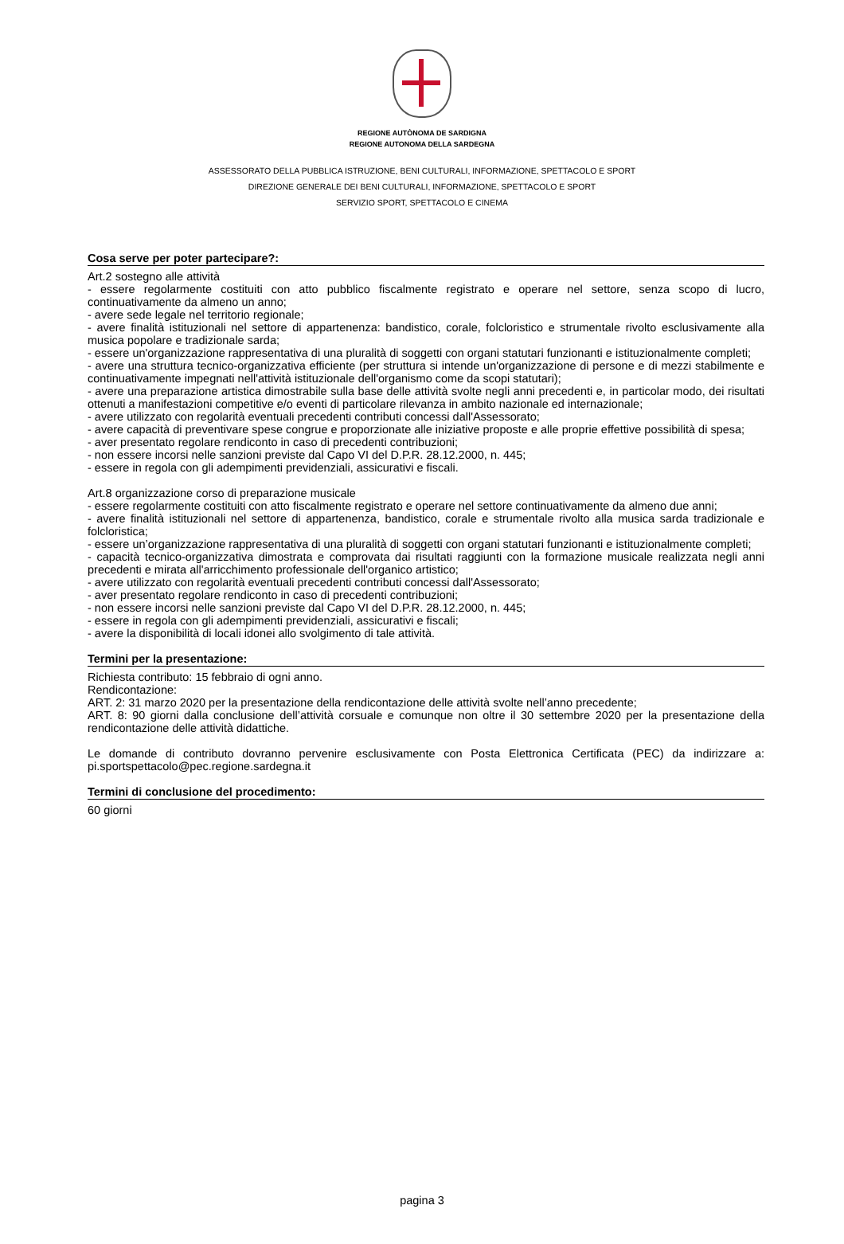REGIONE AUTÒNOMA DE SARDIGNA
REGIONE AUTONOMA DELLA SARDEGNA
ASSESSORATO DELLA PUBBLICA ISTRUZIONE, BENI CULTURALI, INFORMAZIONE, SPETTACOLO E SPORT
DIREZIONE GENERALE DEI BENI CULTURALI, INFORMAZIONE, SPETTACOLO E SPORT
SERVIZIO SPORT, SPETTACOLO E CINEMA
Cosa serve per poter partecipare?:
Art.2 sostegno alle attività
- essere regolarmente costituiti con atto pubblico fiscalmente registrato e operare nel settore, senza scopo di lucro, continuativamente da almeno un anno;
- avere sede legale nel territorio regionale;
- avere finalità istituzionali nel settore di appartenenza: bandistico, corale, folcloristico e strumentale rivolto esclusivamente alla musica popolare e tradizionale sarda;
- essere un'organizzazione rappresentativa di una pluralità di soggetti con organi statutari funzionanti e istituzionalmente completi;
- avere una struttura tecnico-organizzativa efficiente (per struttura si intende un'organizzazione di persone e di mezzi stabilmente e continuativamente impegnati nell'attività istituzionale dell'organismo come da scopi statutari);
- avere una preparazione artistica dimostrabile sulla base delle attività svolte negli anni precedenti e, in particolar modo, dei risultati ottenuti a manifestazioni competitive e/o eventi di particolare rilevanza in ambito nazionale ed internazionale;
- avere utilizzato con regolarità eventuali precedenti contributi concessi dall'Assessorato;
- avere capacità di preventivare spese congrue e proporzionate alle iniziative proposte e alle proprie effettive possibilità di spesa;
- aver presentato regolare rendiconto in caso di precedenti contribuzioni;
- non essere incorsi nelle sanzioni previste dal Capo VI del D.P.R. 28.12.2000, n. 445;
- essere in regola con gli adempimenti previdenziali, assicurativi e fiscali.
Art.8 organizzazione corso di preparazione musicale
- essere regolarmente costituiti con atto fiscalmente registrato e operare nel settore continuativamente da almeno due anni;
- avere finalità istituzionali nel settore di appartenenza, bandistico, corale e strumentale rivolto alla musica sarda tradizionale e folcloristica;
- essere un’organizzazione rappresentativa di una pluralità di soggetti con organi statutari funzionanti e istituzionalmente completi;
- capacità tecnico-organizzativa dimostrata e comprovata dai risultati raggiunti con la formazione musicale realizzata negli anni precedenti e mirata all'arricchimento professionale dell'organico artistico;
- avere utilizzato con regolarità eventuali precedenti contributi concessi dall'Assessorato;
- aver presentato regolare rendiconto in caso di precedenti contribuzioni;
- non essere incorsi nelle sanzioni previste dal Capo VI del D.P.R. 28.12.2000, n. 445;
- essere in regola con gli adempimenti previdenziali, assicurativi e fiscali;
- avere la disponibilità di locali idonei allo svolgimento di tale attività.
Termini per la presentazione:
Richiesta contributo: 15 febbraio di ogni anno.
Rendicontazione:
ART. 2: 31 marzo 2020 per la presentazione della rendicontazione delle attività svolte nell’anno precedente;
ART. 8: 90 giorni dalla conclusione dell’attività corsuale e comunque non oltre il 30 settembre 2020 per la presentazione della rendicontazione delle attività didattiche.
Le domande di contributo dovranno pervenire esclusivamente con Posta Elettronica Certificata (PEC) da indirizzare a: pi.sportspettacolo@pec.regione.sardegna.it
Termini di conclusione del procedimento:
60 giorni
pagina 3